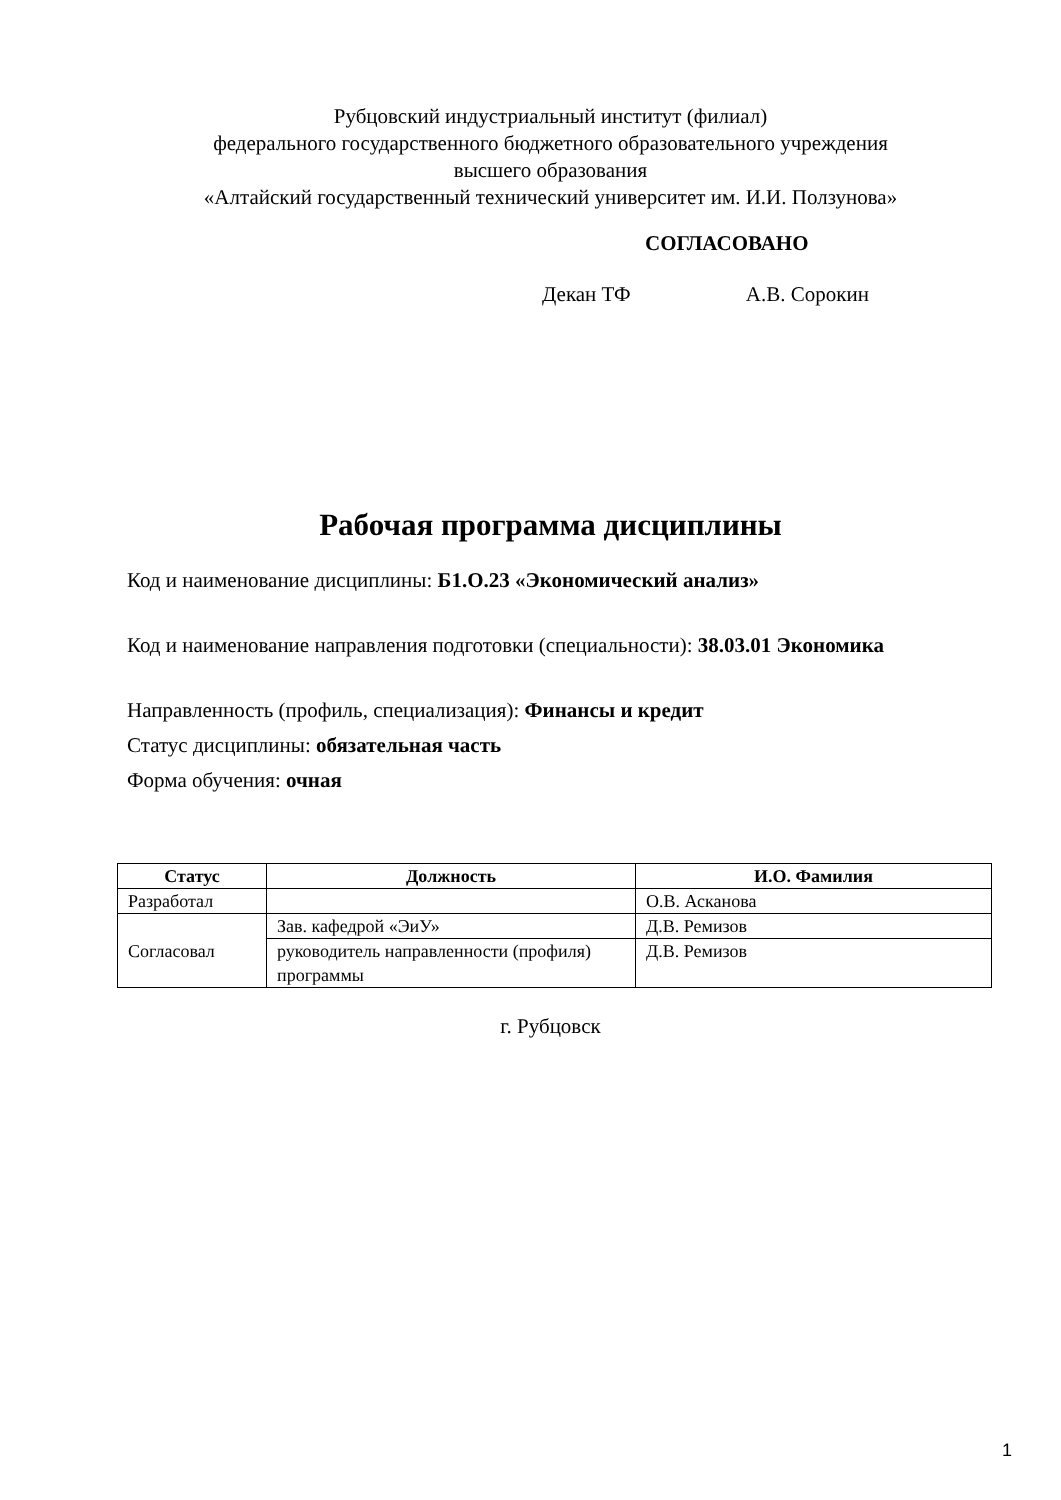Рубцовский индустриальный институт (филиал)
федерального государственного бюджетного образовательного учреждения
высшего образования
«Алтайский государственный технический университет им. И.И. Ползунова»
СОГЛАСОВАНО
Декан ТФ А.В. Сорокин
Рабочая программа дисциплины
Код и наименование дисциплины: Б1.О.23 «Экономический анализ»
Код и наименование направления подготовки (специальности): 38.03.01 Экономика
Направленность (профиль, специализация): Финансы и кредит
Статус дисциплины: обязательная часть
Форма обучения: очная
| Статус | Должность | И.О. Фамилия |
| --- | --- | --- |
| Разработал | | О.В. Асканова |
| Согласовал | Зав. кафедрой «ЭиУ» | Д.В. Ремизов |
| | руководитель направленности (профиля) программы | Д.В. Ремизов |
г. Рубцовск
1